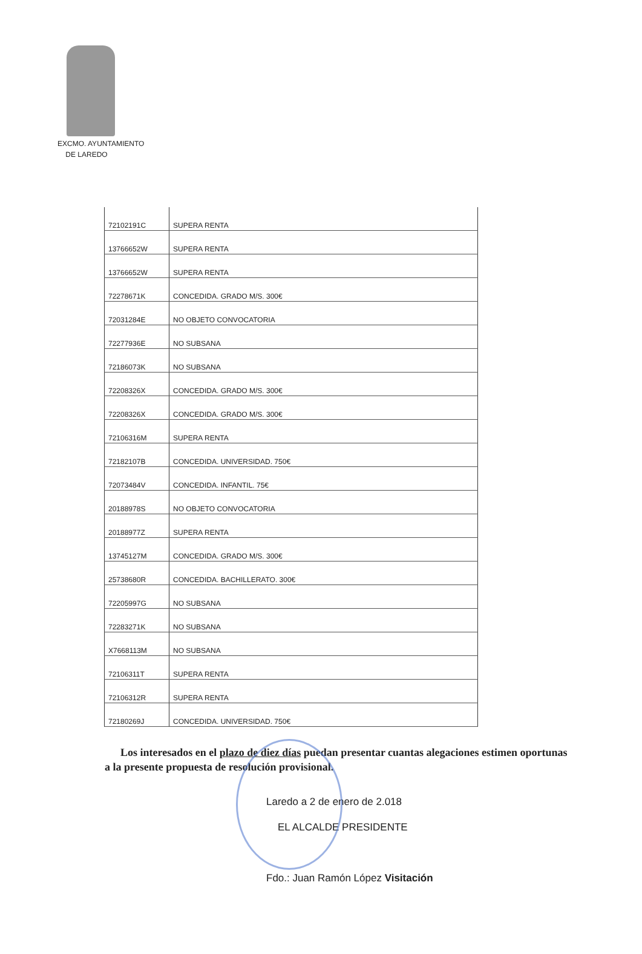EXCMO. AYUNTAMIENTO
DE LAREDO
| 72102191C | SUPERA RENTA |
| 13766652W | SUPERA RENTA |
| 13766652W | SUPERA RENTA |
| 72278671K | CONCEDIDA. GRADO M/S. 300€ |
| 72031284E | NO OBJETO CONVOCATORIA |
| 72277936E | NO SUBSANA |
| 72186073K | NO SUBSANA |
| 72208326X | CONCEDIDA. GRADO M/S. 300€ |
| 72208326X | CONCEDIDA. GRADO M/S. 300€ |
| 72106316M | SUPERA RENTA |
| 72182107B | CONCEDIDA. UNIVERSIDAD. 750€ |
| 72073484V | CONCEDIDA. INFANTIL. 75€ |
| 20188978S | NO OBJETO CONVOCATORIA |
| 20188977Z | SUPERA RENTA |
| 13745127M | CONCEDIDA. GRADO M/S. 300€ |
| 25738680R | CONCEDIDA. BACHILLERATO. 300€ |
| 72205997G | NO SUBSANA |
| 72283271K | NO SUBSANA |
| X7668113M | NO SUBSANA |
| 72106311T | SUPERA RENTA |
| 72106312R | SUPERA RENTA |
| 72180269J | CONCEDIDA. UNIVERSIDAD. 750€ |
Los interesados en el plazo de diez días puedan presentar cuantas alegaciones estimen oportunas a la presente propuesta de resolución provisional.
Laredo a 2 de enero de 2.018
EL ALCALDE PRESIDENTE
Fdo.: Juan Ramón López Visitación